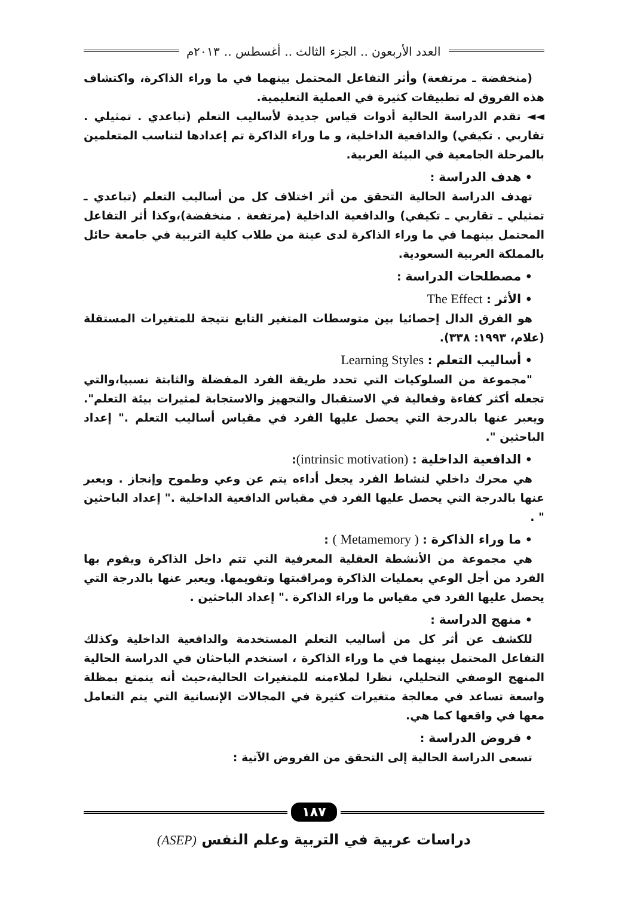العدد الأربعون .. الجزء الثالث .. أغسطس .. ٢٠١٣م
(منخفضة ـ مرتفعة) وأثر التفاعل المحتمل بينهما في ما وراء الذاكرة، واكتشاف هذه الفروق له تطبيقات كثيرة في العملية التعليمية.
◄◄ تقدم الدراسة الحالية أدوات قياس جديدة لأساليب التعلم (تباعدي . تمثيلي . تقاربي . تكيفي) والدافعية الداخلية، و ما وراء الذاكرة تم إعدادها لتناسب المتعلمين بالمرحلة الجامعية في البيئة العربية.
• هدف الدراسة :
تهدف الدراسة الحالية التحقق من أثر اختلاف كل من أساليب التعلم (تباعدي ـ تمثيلي ـ تقاربي ـ تكيفي) والدافعية الداخلية (مرتفعة . منخفضة)،وكذا أثر التفاعل المحتمل بينهما في ما وراء الذاكرة لدى عينة من طلاب كلية التربية في جامعة حائل بالمملكة العربية السعودية.
• مصطلحات الدراسة :
• الأثر : The Effect
هو الفرق الدال إحصائيا بين متوسطات المتغير التابع نتيجة للمتغيرات المستقلة (علام، ١٩٩٣: ٣٣٨).
• أساليب التعلم : Learning Styles
"مجموعة من السلوكيات التي تحدد طريقة الفرد المفضلة والثابتة نسبيا،والتي تجعله أكثر كفاءة وفعالية في الاستقبال والتجهيز والاستجابة لمثيرات بيئة التعلم". ويعبر عنها بالدرجة التي يحصل عليها الفرد في مقياس أساليب التعلم ." إعداد الباحثين ".
• الدافعية الداخلية : (intrinsic motivation):
هي محرك داخلي لنشاط الفرد يجعل أداءه يتم عن وعي وطموح وإنجاز . ويعبر عنها بالدرجة التي يحصل عليها الفرد في مقياس الدافعية الداخلية ." إعداد الباحثين " .
• ما وراء الذاكرة : ( Metamemory ) :
هي مجموعة من الأنشطة العقلية المعرفية التي تتم داخل الذاكرة ويقوم بها الفرد من أجل الوعي بعمليات الذاكرة ومراقبتها وتقويمها. ويعبر عنها بالدرجة التي يحصل عليها الفرد في مقياس ما وراء الذاكرة ." إعداد الباحثين .
• منهج الدراسة :
للكشف عن أثر كل من أساليب التعلم المستخدمة والدافعية الداخلية وكذلك التفاعل المحتمل بينهما في ما وراء الذاكرة ، استخدم الباحثان في الدراسة الحالية المنهج الوصفي التحليلي، نظرا لملاءمته للمتغيرات الحالية،حيث أنه يتمتع بمظلة واسعة تساعد في معالجة متغيرات كثيرة في المجالات الإنسانية التي يتم التعامل معها في واقعها كما هي.
• فروض الدراسة :
تسعى الدراسة الحالية إلى التحقق من الفروض الآتية :
١٨٧
دراسات عربية في التربية وعلم النفس (ASEP)